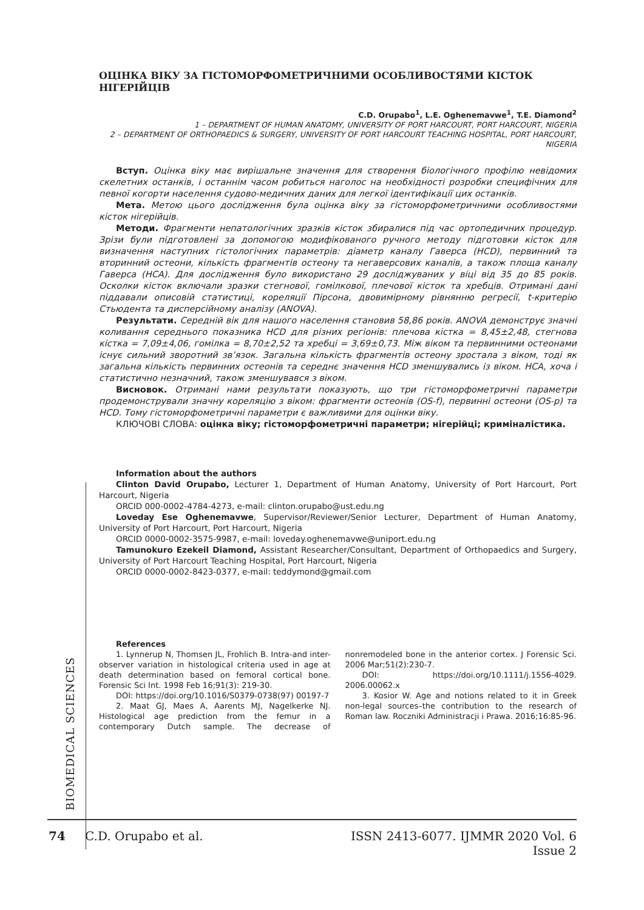ОЦІНКА ВІКУ ЗА ГІСТОМОРФОМЕТРИЧНИМИ ОСОБЛИВОСТЯМИ КІСТОК НІГЕРІЙЦІВ
C.D. Orupabo<sup>1</sup>, L.E. Oghenemavwe<sup>1</sup>, T.E. Diamond<sup>2</sup>
1 – DEPARTMENT OF HUMAN ANATOMY, UNIVERSITY OF PORT HARCOURT, PORT HARCOURT, NIGERIA
2 – DEPARTMENT OF ORTHOPAEDICS & SURGERY, UNIVERSITY OF PORT HARCOURT TEACHING HOSPITAL, PORT HARCOURT, NIGERIA
Вступ. Оцінка віку має вирішальне значення для створення біологічного профілю невідомих скелетних останків, і останнім часом робиться наголос на необхідності розробки специфічних для певної когорти населення судово-медичних даних для легкої ідентифікації цих останків.
Мета. Метою цього дослідження була оцінка віку за гістоморфометричними особливостями кісток нігерійців.
Методи. Фрагменти непатологічних зразків кісток збиралися під час ортопедичних процедур. Зрізи були підготовлені за допомогою модифікованого ручного методу підготовки кісток для визначення наступних гістологічних параметрів: діаметр каналу Гаверса (HCD), первинний та вторинний остеони, кількість фрагментів остеону та негаверсових каналів, а також площа каналу Гаверса (HCA). Для дослідження було використано 29 досліджуваних у віці від 35 до 85 років. Осколки кісток включали зразки стегнової, гомілкової, плечової кісток та хребців. Отримані дані піддавали описовій статистиці, кореляції Пірсона, двовимірному рівнянню регресії, t-критерію Стьюдента та дисперсійному аналізу (ANOVA).
Результати. Середній вік для нашого населення становив 58,86 років. ANOVA демонструє значні коливання середнього показника HCD для різних регіонів: плечова кістка = 8,45±2,48, стегнова кістка = 7,09±4,06, гомілка = 8,70±2,52 та хребці = 3,69±0,73. Між віком та первинними остеонами існує сильний зворотний зв’язок. Загальна кількість фрагментів остеону зростала з віком, тоді як загальна кількість первинних остеонів та середнє значення HCD зменшувались із віком. HCA, хоча і статистично незначний, також зменшувався з віком.
Висновок. Отримані нами результати показують, що три гістоморфометричні параметри продемонстрували значну кореляцію з віком: фрагменти остеонів (OS-f), первинні остеони (OS-p) та HCD. Тому гістоморфометричні параметри є важливими для оцінки віку.
КЛЮЧОВІ СЛОВА: оцінка віку; гістоморфометричні параметри; нігерійці; криміналістика.
Information about the authors
Clinton David Orupabo, Lecturer 1, Department of Human Anatomy, University of Port Harcourt, Port Harcourt, Nigeria
ORCID 000-0002-4784-4273, e-mail: clinton.orupabo@ust.edu.ng
Loveday Ese Oghenemavwe, Supervisor/Reviewer/Senior Lecturer, Department of Human Anatomy, University of Port Harcourt, Port Harcourt, Nigeria
ORCID 0000-0002-3575-9987, e-mail: loveday.oghenemavwe@uniport.edu.ng
Tamunokuro Ezekeil Diamond, Assistant Researcher/Consultant, Department of Orthopaedics and Surgery, University of Port Harcourt Teaching Hospital, Port Harcourt, Nigeria
ORCID 0000-0002-8423-0377, e-mail: teddymond@gmail.com
References
1. Lynnerup N, Thomsen JL, Frohlich B. Intra-and inter-observer variation in histological criteria used in age at death determination based on femoral cortical bone. Forensic Sci Int. 1998 Feb 16;91(3): 219-30.
DOI: https://doi.org/10.1016/S0379-0738(97) 00197-7
2. Maat GJ, Maes A, Aarents MJ, Nagelkerke NJ. Histological age prediction from the femur in a contemporary Dutch sample. The decrease of nonremodeled bone in the anterior cortex. J Forensic Sci. 2006 Mar;51(2):230-7.
DOI: https://doi.org/10.1111/j.1556-4029. 2006.00062.x
3. Kosior W. Age and notions related to it in Greek non-legal sources–the contribution to the research of Roman law. Roczniki Administracji i Prawa. 2016;16:85-96.
BIOMEDICAL SCIENCES
74 C.D. Orupabo et al. ISSN 2413-6077. IJMMR 2020 Vol. 6 Issue 2